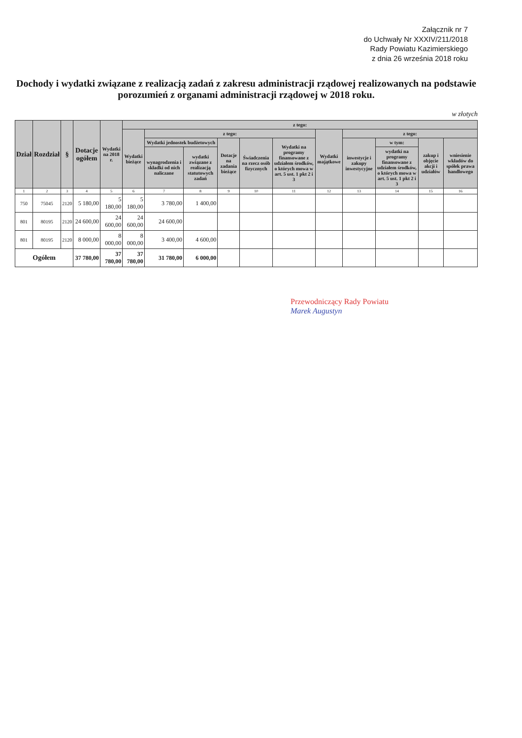Załącznik nr 7
do Uchwały Nr XXXIV/211/2018
Rady Powiatu Kazimierskiego
z dnia 26 września 2018 roku
Dochody i wydatki związane z realizacją zadań z zakresu administracji rządowej realizowanych na podstawie porozumień z organami administracji rządowej w 2018 roku.
w złotych
| Dział | Rozdział | § | Dotacje ogółem | Wydatki na 2018 r. | z tego: | | | | | | | | | | |
| --- | --- | --- | --- | --- | --- | --- | --- | --- | --- | --- | --- | --- | --- | --- | --- |
| | | | | | Wydatki bieżące | z tego: | | | | | Wydatki majątkowe | z tego: | | | |
| | | | | | | Wydatki jednostek budżetowych | | Dotacje na zadania bieżące | Świadczenia na rzecz osób fizycznych | Wydatki na programy finansowane z udziałem środków, o których mowa w art. 5 ust. 1 pkt 2 i 3 | | inwestycje i zakupy inwestycyjne | w tym: | zakup i objęcie akcji i udziałów | wniesienie wkładów do spółek prawa handlowego |
| | | | | | | wynagrodzenia i składki od nich naliczane | wydatki związane z realizacją statutowych zadań | | | | | | wydatki na programy finansowane z udziałem środków, o których mowa w art. 5 ust. 1 pkt 2 i 3 | | |
| 1 | 2 | 3 | 4 | 5 | 6 | 7 | 8 | 9 | 10 | 11 | 12 | 13 | 14 | 15 | 16 |
| 750 | 75045 | 2120 | 5 180,00 | 5 180,00 | 5 180,00 | 3 780,00 | 1 400,00 | | | | | | | | |
| 801 | 80195 | 2120 | 24 600,00 | 24 600,00 | 24 600,00 | 24 600,00 | | | | | | | | | |
| 801 | 80195 | 2120 | 8 000,00 | 8 000,00 | 8 000,00 | 3 400,00 | 4 600,00 | | | | | | | | |
| Ogółem | | | 37 780,00 | 37 780,00 | 37 780,00 | 31 780,00 | 6 000,00 | | | | | | | | |
Przewodniczący Rady Powiatu
Marek Augustyn